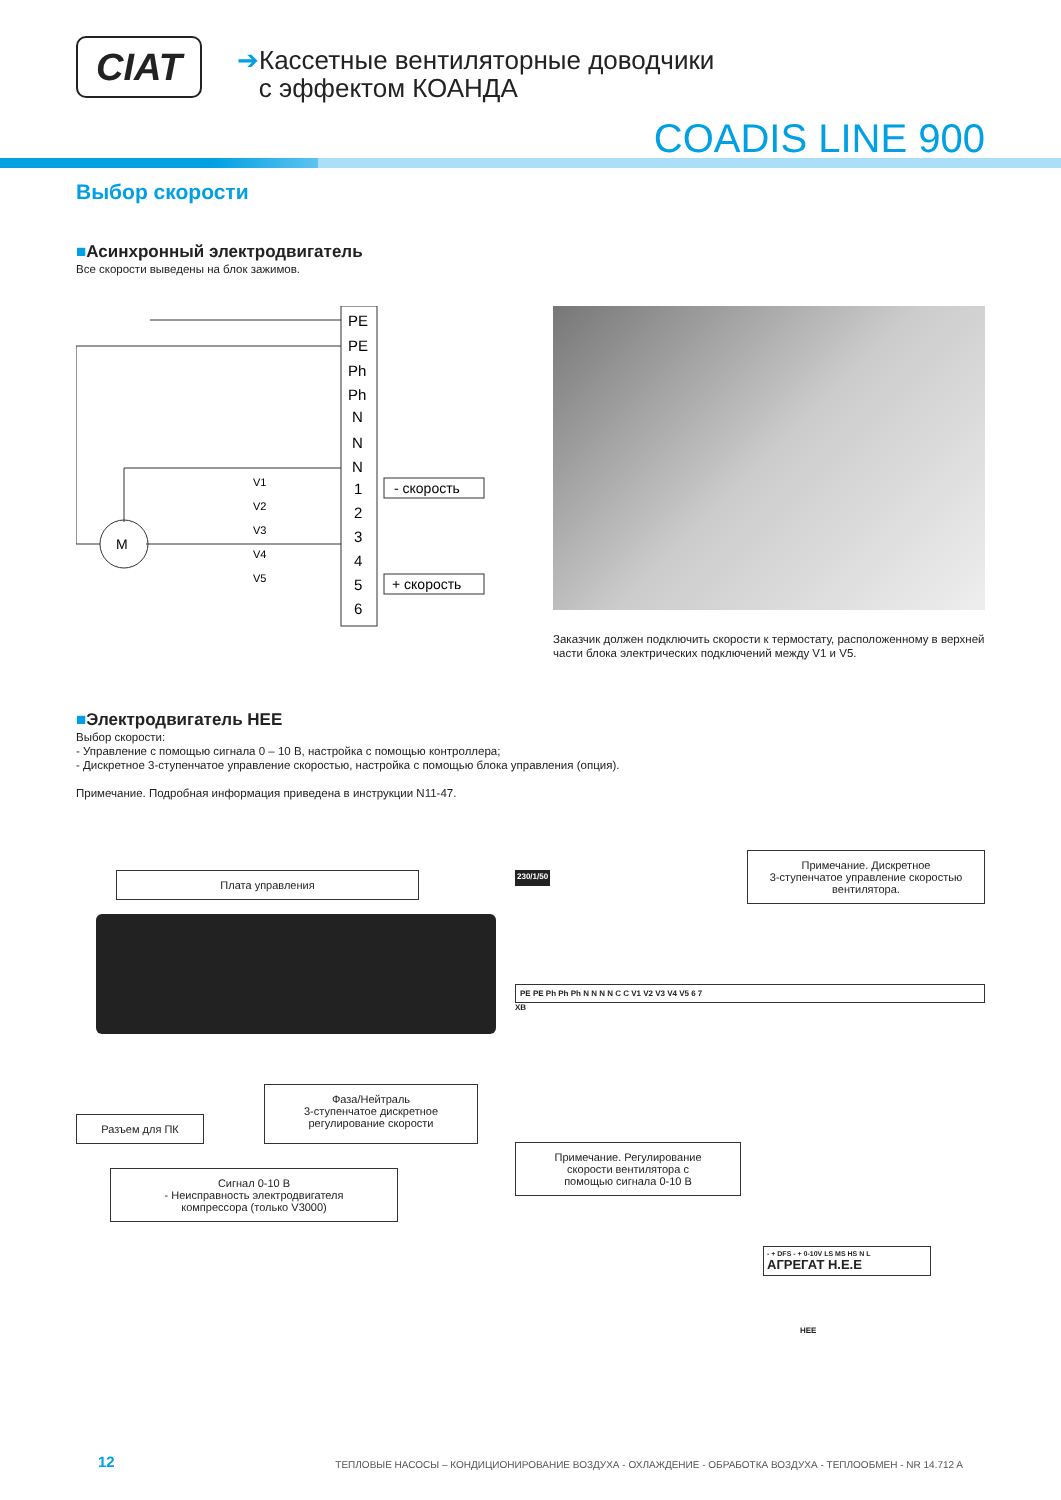CIAT
➔Кассетные вентиляторные доводчики
с эффектом КОАНДА
COADIS LINE 900
Выбор скорости
■Асинхронный электродвигатель
Все скорости выведены на блок зажимов.
PE
PE
Ph
Ph
N
N
N
1
2
3
4
5
6
M
V1
V2
V3
V4
V5
- скорость
+ скорость
Заказчик должен подключить скорости к термостату, расположенному в верхней части блока электрических подключений между V1 и V5.
■Электродвигатель HEE
Выбор скорости:
- Управление с помощью сигнала 0 – 10 В, настройка с помощью контроллера;
- Дискретное 3-ступенчатое управление скоростью, настройка с помощью блока управления (опция).
Примечание. Подробная информация приведена в инструкции N11-47.
Плата управления
Разъем для ПК
Фаза/Нейтраль
3-ступенчатое дискретное
регулирование скорости
Сигнал 0-10 В
- Неисправность электродвигателя
компрессора (только V3000)
230/1/50
Примечание. Дискретное
3-ступенчатое управление скоростью
вентилятора.
PE PE Ph Ph Ph N N N N C C V1 V2 V3 V4 V5 6 7
XB
Примечание. Регулирование
скорости вентилятора с
помощью сигнала 0-10 В
- + DFS - + 0-10V LS MS HS N L
АГРЕГАТ H.E.E
HEE
12 ТЕПЛОВЫЕ НАСОСЫ – КОНДИЦИОНИРОВАНИЕ ВОЗДУХА - ОХЛАЖДЕНИЕ - ОБРАБОТКА ВОЗДУХА - ТЕПЛООБМЕН - NR 14.712 A